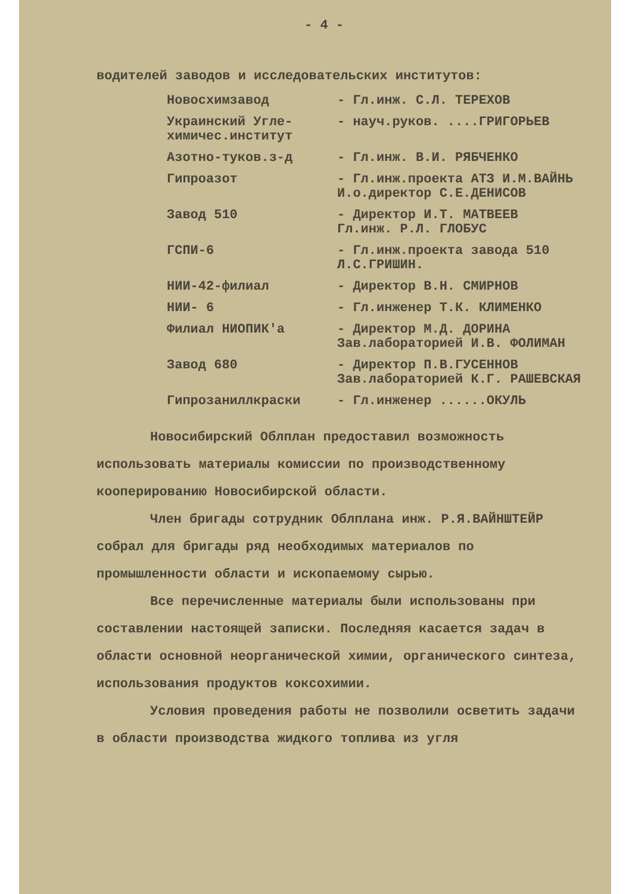- 4 -
водителей заводов и исследовательских институтов:
| Новосхимзавод | - Гл.инж. С.Л. ТЕРЕХОВ |
| Украинский Угле-химичес.институт | - науч.руков. ....ГРИГОРЬЕВ |
| Азотно-туков.з-д | - Гл.инж. В.И. РЯБЧЕНКО |
| Гипроазот | - Гл.инж.проекта АТЗ И.М.ВАЙНЬ И.о.директор С.Е.ДЕНИСОВ |
| Завод 510 | - Директор И.Т. МАТВЕЕВ Гл.инж. Р.Л. ГЛОБУС |
| ГСПИ-6 | - Гл.инж.проекта завода 510 Л.С.ГРИШИН. |
| НИИ-42-филиал | - Директор В.Н. СМИРНОВ |
| НИИ- 6 | - Гл.инженер Т.К. КЛИМЕНКО |
| Филиал НИОПИК'а | - Директор М.Д. ДОРИНА Зав.лабораторией И.В. ФОЛИМАН |
| Завод 680 | - Директор П.В.ГУСЕННОВ Зав.лабораторией К.Г. РАШЕВСКАЯ |
| Гипрозаниллкраски | - Гл.инженер ......ОКУЛЬ |
Новосибирский Облплан предоставил возможность использовать материалы комиссии по производственному кооперированию Новосибирской области.
Член бригады сотрудник Облплана инж. Р.Я.ВАЙНШТЕЙР собрал для бригады ряд необходимых материалов по промышленности области и ископаемому сырью.
Все перечисленные материалы были использованы при составлении настоящей записки. Последняя касается задач в области основной неорганической химии, органического синтеза, использования продуктов коксохимии.
Условия проведения работы не позволили осветить задачи в области производства жидкого топлива из угля